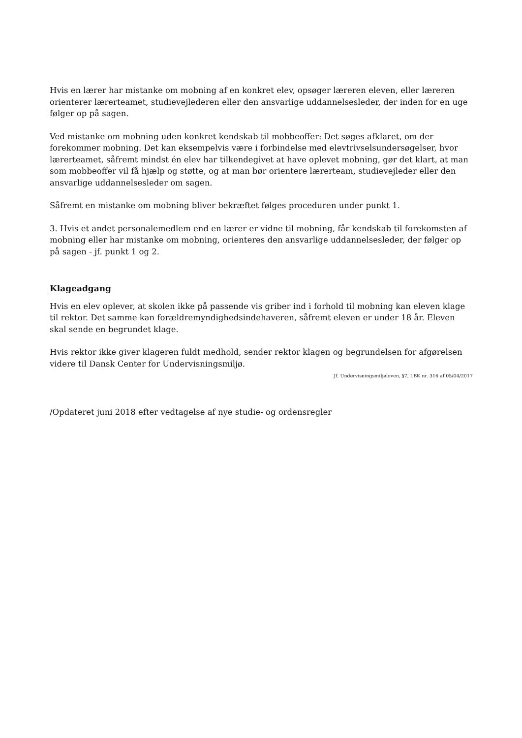Hvis en lærer har mistanke om mobning af en konkret elev, opsøger læreren eleven, eller læreren orienterer lærerteamet, studievejlederen eller den ansvarlige uddannelsesleder, der inden for en uge følger op på sagen.
Ved mistanke om mobning uden konkret kendskab til mobbeoffer: Det søges afklaret, om der forekommer mobning. Det kan eksempelvis være i forbindelse med elevtrivselsundersøgelser, hvor lærerteamet, såfremt mindst én elev har tilkendegivet at have oplevet mobning, gør det klart, at man som mobbeoffer vil få hjælp og støtte, og at man bør orientere lærerteam, studievejleder eller den ansvarlige uddannelsesleder om sagen.
Såfremt en mistanke om mobning bliver bekræftet følges proceduren under punkt 1.
3. Hvis et andet personalemedlem end en lærer er vidne til mobning, får kendskab til forekomsten af mobning eller har mistanke om mobning, orienteres den ansvarlige uddannelsesleder, der følger op på sagen - jf. punkt 1 og 2.
Klageadgang
Hvis en elev oplever, at skolen ikke på passende vis griber ind i forhold til mobning kan eleven klage til rektor. Det samme kan forældremyndighedsindehaveren, såfremt eleven er under 18 år. Eleven skal sende en begrundet klage.
Hvis rektor ikke giver klageren fuldt medhold, sender rektor klagen og begrundelsen for afgørelsen videre til Dansk Center for Undervisningsmiljø.
Jf. Undervisningsmiljøloven, §7, LBK nr. 316 af 05/04/2017
/Opdateret juni 2018 efter vedtagelse af nye studie- og ordensregler